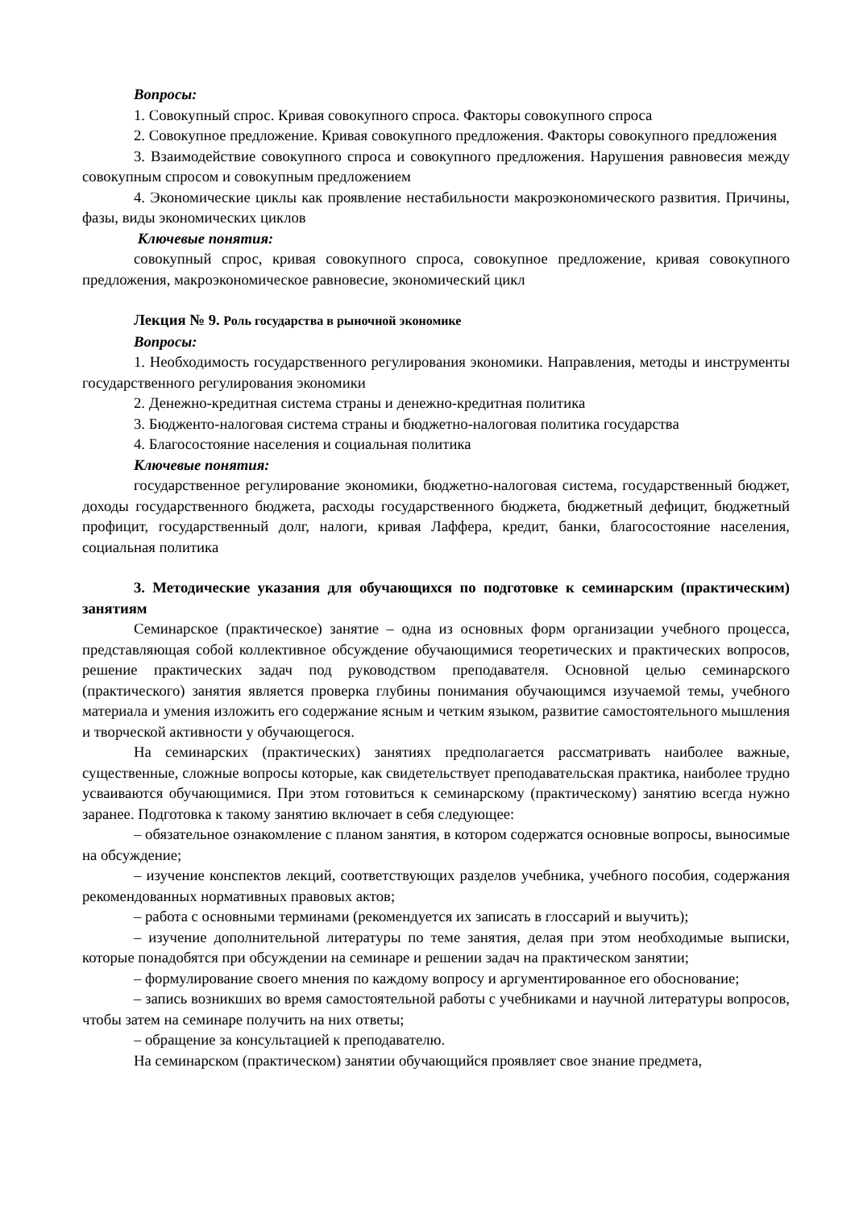Вопросы:
1. Совокупный спрос. Кривая совокупного спроса. Факторы совокупного спроса
2. Совокупное предложение. Кривая совокупного предложения. Факторы совокупного предложения
3. Взаимодействие совокупного спроса и совокупного предложения. Нарушения равновесия между совокупным спросом и совокупным предложением
4. Экономические циклы как проявление нестабильности макроэкономического развития. Причины, фазы, виды экономических циклов
Ключевые понятия:
совокупный спрос, кривая совокупного спроса, совокупное предложение, кривая совокупного предложения, макроэкономическое равновесие, экономический цикл
Лекция № 9. Роль государства в рыночной экономике
Вопросы:
1. Необходимость государственного регулирования экономики. Направления, методы и инструменты государственного регулирования экономики
2. Денежно-кредитная система страны и денежно-кредитная политика
3. Бюдженто-налоговая система страны и бюджетно-налоговая политика государства
4. Благосостояние населения и социальная политика
Ключевые понятия:
государственное регулирование экономики, бюджетно-налоговая система, государственный бюджет, доходы государственного бюджета, расходы государственного бюджета, бюджетный дефицит, бюджетный профицит, государственный долг, налоги, кривая Лаффера, кредит, банки, благосостояние населения, социальная политика
3. Методические указания для обучающихся по подготовке к семинарским (практическим) занятиям
Семинарское (практическое) занятие – одна из основных форм организации учебного процесса, представляющая собой коллективное обсуждение обучающимися теоретических и практических вопросов, решение практических задач под руководством преподавателя. Основной целью семинарского (практического) занятия является проверка глубины понимания обучающимся изучаемой темы, учебного материала и умения изложить его содержание ясным и четким языком, развитие самостоятельного мышления и творческой активности у обучающегося.
На семинарских (практических) занятиях предполагается рассматривать наиболее важные, существенные, сложные вопросы которые, как свидетельствует преподавательская практика, наиболее трудно усваиваются обучающимися. При этом готовиться к семинарскому (практическому) занятию всегда нужно заранее. Подготовка к такому занятию включает в себя следующее:
– обязательное ознакомление с планом занятия, в котором содержатся основные вопросы, выносимые на обсуждение;
– изучение конспектов лекций, соответствующих разделов учебника, учебного пособия, содержания рекомендованных нормативных правовых актов;
– работа с основными терминами (рекомендуется их записать в глоссарий и выучить);
– изучение дополнительной литературы по теме занятия, делая при этом необходимые выписки, которые понадобятся при обсуждении на семинаре и решении задач на практическом занятии;
– формулирование своего мнения по каждому вопросу и аргументированное его обоснование;
– запись возникших во время самостоятельной работы с учебниками и научной литературы вопросов, чтобы затем на семинаре получить на них ответы;
– обращение за консультацией к преподавателю.
На семинарском (практическом) занятии обучающийся проявляет свое знание предмета,